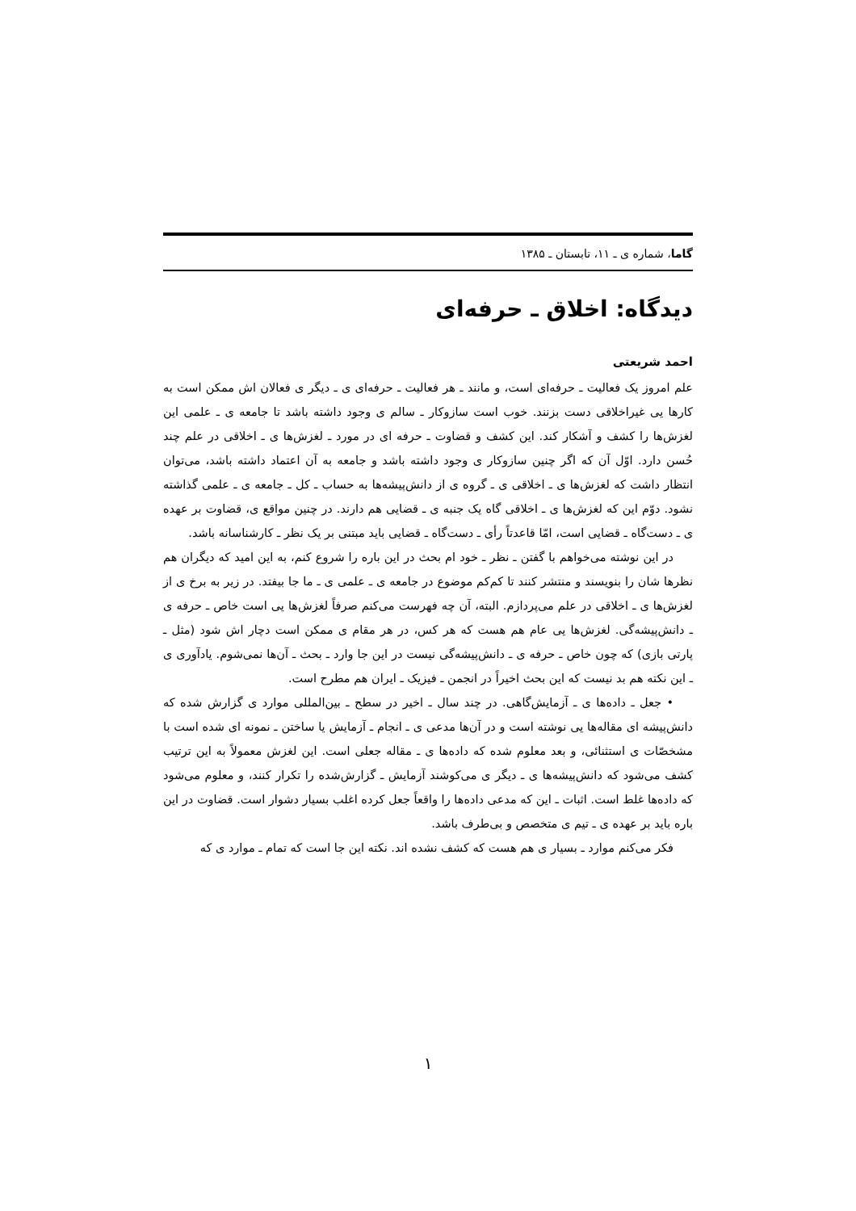گاما، شماره ی ـ ۱۱، تابستان ـ ۱۳۸۵
دیدگاه: اخلاق ـ حرفه‌ای
احمد شریعتی
علم امروز یک فعالیت ـ حرفه‌ای است، و مانند ـ هر فعالیت ـ حرفه‌ای ی ـ دیگر ی فعالان اش ممکن است به کارها یی غیراخلاقی دست بزنند. خوب است سازوکار ـ سالم ی وجود داشته باشد تا جامعه ی ـ علمی این لغزش‌ها را کشف و آشکار کند. این کشف و قضاوت ـ حرفه ای در مورد ـ لغزش‌ها ی ـ اخلاقی در علم چند حُسن دارد. اوّل آن که اگر چنین سازوکار ی وجود داشته باشد و جامعه به آن اعتماد داشته باشد، می‌توان انتظار داشت که لغزش‌ها ی ـ اخلاقی ی ـ گروه ی از دانش‌پیشه‌ها به حساب ـ کل ـ جامعه ی ـ علمی گذاشته نشود. دوّم این که لغزش‌ها ی ـ اخلاقی گاه یک جنبه ی ـ قضایی هم دارند. در چنین مواقع ی، قضاوت بر عهده ی ـ دست‌گاه ـ قضایی است، امّا قاعدتاً رأی ـ دست‌گاه ـ قضایی باید مبتنی بر یک نظر ـ کارشناسانه باشد.
در این نوشته می‌خواهم با گفتن ـ نظر ـ خود ام بحث در این باره را شروع کنم، به این امید که دیگران هم نظرها شان را بنویسند و منتشر کنند تا کم‌کم موضوع در جامعه ی ـ علمی ی ـ ما جا بیفتد. در زیر به برخ ی از لغزش‌ها ی ـ اخلاقی در علم می‌پردازم. البته، آن چه فهرست می‌کنم صرفاً لغزش‌ها یی است خاص ـ حرفه ی ـ دانش‌پیشه‌گی. لغزش‌ها یی عام هم هست که هر کس، در هر مقام ی ممکن است دچار اش شود (مثل ـ پارتی بازی) که چون خاص ـ حرفه ی ـ دانش‌پیشه‌گی نیست در این جا وارد ـ بحث ـ آن‌ها نمی‌شوم. یادآوری ی ـ این نکته هم بد نیست که این بحث اخیراً در انجمن ـ فیزیک ـ ایران هم مطرح است.
• جعل ـ داده‌ها ی ـ آزمایش‌گاهی. در چند سال ـ اخیر در سطح ـ بین‌المللی موارد ی گزارش شده که دانش‌پیشه ای مقاله‌ها یی نوشته است و در آن‌ها مدعی ی ـ انجام ـ آزمایش یا ساختن ـ نمونه ای شده است با مشخصّات ی استثنائی، و بعد معلوم شده که داده‌ها ی ـ مقاله جعلی است. این لغزش معمولاً به این ترتیب کشف می‌شود که دانش‌پیشه‌ها ی ـ دیگر ی می‌کوشند آزمایش ـ گزارش‌شده را تکرار کنند، و معلوم می‌شود که داده‌ها غلط است. اثبات ـ این که مدعی داده‌ها را واقعاً جعل کرده اغلب بسیار دشوار است. قضاوت در این باره باید بر عهده ی ـ تیم ی متخصص و بی‌طرف باشد.
فکر می‌کنم موارد ـ بسیار ی هم هست که کشف نشده اند. نکته این جا است که تمام ـ موارد ی که
۱